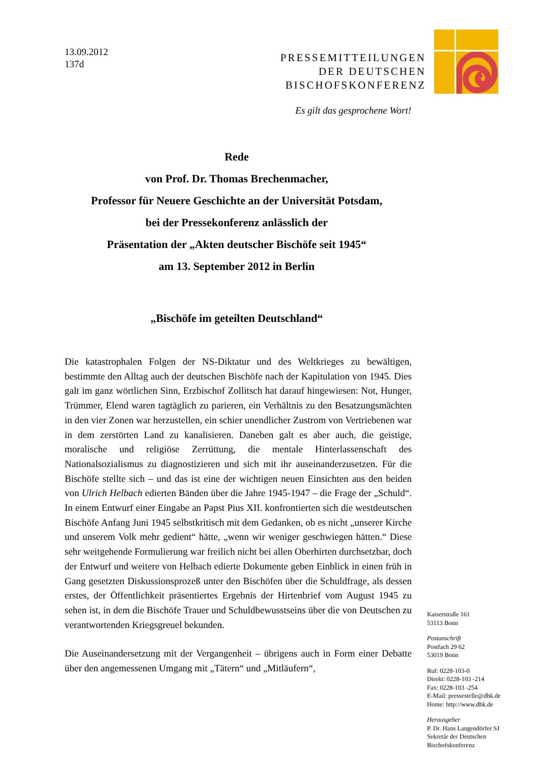13.09.2012
137d
PRESSEMITTEILUNGEN
DER DEUTSCHEN
BISCHOFSKONFERENZ
Es gilt das gesprochene Wort!
Rede
von Prof. Dr. Thomas Brechenmacher,
Professor für Neuere Geschichte an der Universität Potsdam,
bei der Pressekonferenz anlässlich der
Präsentation der „Akten deutscher Bischöfe seit 1945“
am 13. September 2012 in Berlin
„Bischöfe im geteilten Deutschland“
Die katastrophalen Folgen der NS-Diktatur und des Weltkrieges zu bewältigen, bestimmte den Alltag auch der deutschen Bischöfe nach der Kapitulation von 1945. Dies galt im ganz wörtlichen Sinn, Erzbischof Zollitsch hat darauf hingewiesen: Not, Hunger, Trümmer, Elend waren tagtäglich zu parieren, ein Verhältnis zu den Besatzungsmächten in den vier Zonen war herzustellen, ein schier unendlicher Zustrom von Vertriebenen war in dem zerstörten Land zu kanalisieren. Daneben galt es aber auch, die geistige, moralische und religiöse Zerrüttung, die mentale Hinterlassenschaft des Nationalsozialismus zu diagnostizieren und sich mit ihr auseinanderzusetzen. Für die Bischöfe stellte sich – und das ist eine der wichtigen neuen Einsichten aus den beiden von Ulrich Helbach edierten Bänden über die Jahre 1945-1947 – die Frage der „Schuld“. In einem Entwurf einer Eingabe an Papst Pius XII. konfrontierten sich die westdeutschen Bischöfe Anfang Juni 1945 selbstkritisch mit dem Gedanken, ob es nicht „unserer Kirche und unserem Volk mehr gedient“ hätte, „wenn wir weniger geschwiegen hätten.“ Diese sehr weitgehende Formulierung war freilich nicht bei allen Oberhirten durchsetzbar, doch der Entwurf und weitere von Helbach edierte Dokumente geben Einblick in einen früh in Gang gesetzten Diskussionsprozeß unter den Bischöfen über die Schuldfrage, als dessen erstes, der Öffentlichkeit präsentiertes Ergebnis der Hirtenbrief vom August 1945 zu sehen ist, in dem die Bischöfe Trauer und Schuldbewusstseins über die von Deutschen zu verantwortenden Kriegsgreuel bekunden.
Die Auseinandersetzung mit der Vergangenheit – übrigens auch in Form einer Debatte über den angemessenen Umgang mit „Tätern“ und „Mitläufern“,
Kaiserstraße 161
53113 Bonn
Postanschrift
Postfach 29 62
53019 Bonn
Ruf: 0228-103-0
Direkt: 0228-103 -214
Fax: 0228-103 -254
E-Mail: pressestelle@dbk.de
Home: http://www.dbk.de
Herausgeber
P. Dr. Hans Langendörfer SJ
Sekretär der Deutschen
Bischofskonferenz